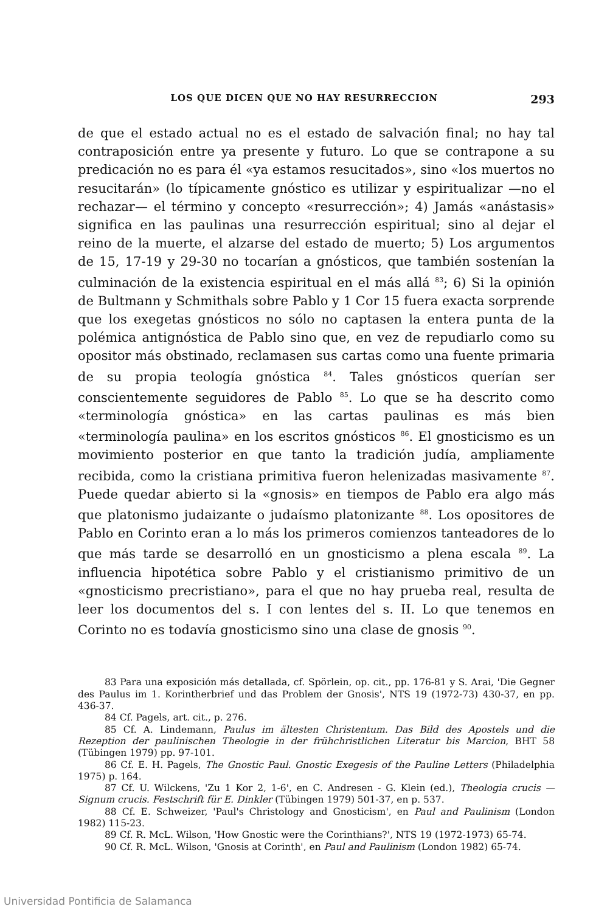LOS QUE DICEN QUE NO HAY RESURRECCION 293
de que el estado actual no es el estado de salvación final; no hay tal contraposición entre ya presente y futuro. Lo que se contrapone a su predicación no es para él «ya estamos resucitados», sino «los muertos no resucitarán» (lo típicamente gnóstico es utilizar y espiritualizar —no el rechazar— el término y concepto «resurrección»; 4) Jamás «anástasis» significa en las paulinas una resurrección espiritual; sino al dejar el reino de la muerte, el alzarse del estado de muerto; 5) Los argumentos de 15, 17-19 y 29-30 no tocarían a gnósticos, que también sostenían la culminación de la existencia espiritual en el más allá <sup>83</sup>; 6) Si la opinión de Bultmann y Schmithals sobre Pablo y 1 Cor 15 fuera exacta sorprende que los exegetas gnósticos no sólo no captasen la entera punta de la polémica antignóstica de Pablo sino que, en vez de repudiarlo como su opositor más obstinado, reclamasen sus cartas como una fuente primaria de su propia teología gnóstica <sup>84</sup>. Tales gnósticos querían ser conscientemente seguidores de Pablo <sup>85</sup>. Lo que se ha descrito como «terminología gnóstica» en las cartas paulinas es más bien «terminología paulina» en los escritos gnósticos <sup>86</sup>. El gnosticismo es un movimiento posterior en que tanto la tradición judía, ampliamente recibida, como la cristiana primitiva fueron helenizadas masivamente <sup>87</sup>. Puede quedar abierto si la «gnosis» en tiempos de Pablo era algo más que platonismo judaizante o judaísmo platonizante <sup>88</sup>. Los opositores de Pablo en Corinto eran a lo más los primeros comienzos tanteadores de lo que más tarde se desarrolló en un gnosticismo a plena escala <sup>89</sup>. La influencia hipotética sobre Pablo y el cristianismo primitivo de un «gnosticismo precristiano», para el que no hay prueba real, resulta de leer los documentos del s. I con lentes del s. II. Lo que tenemos en Corinto no es todavía gnosticismo sino una clase de gnosis <sup>90</sup>.
83 Para una exposición más detallada, cf. Spörlein, op. cit., pp. 176-81 y S. Arai, 'Die Gegner des Paulus im 1. Korintherbrief und das Problem der Gnosis', NTS 19 (1972-73) 430-37, en pp. 436-37.
84 Cf. Pagels, art. cit., p. 276.
85 Cf. A. Lindemann, Paulus im ältesten Christentum. Das Bild des Apostels und die Rezeption der paulinischen Theologie in der frühchristlichen Literatur bis Marcion, BHT 58 (Tübingen 1979) pp. 97-101.
86 Cf. E. H. Pagels, The Gnostic Paul. Gnostic Exegesis of the Pauline Letters (Philadelphia 1975) p. 164.
87 Cf. U. Wilckens, 'Zu 1 Kor 2, 1-6', en C. Andresen - G. Klein (ed.), Theologia crucis — Signum crucis. Festschrift für E. Dinkler (Tübingen 1979) 501-37, en p. 537.
88 Cf. E. Schweizer, 'Paul's Christology and Gnosticism', en Paul and Paulinism (London 1982) 115-23.
89 Cf. R. McL. Wilson, 'How Gnostic were the Corinthians?', NTS 19 (1972-1973) 65-74.
90 Cf. R. McL. Wilson, 'Gnosis at Corinth', en Paul and Paulinism (London 1982) 65-74.
Universidad Pontificia de Salamanca